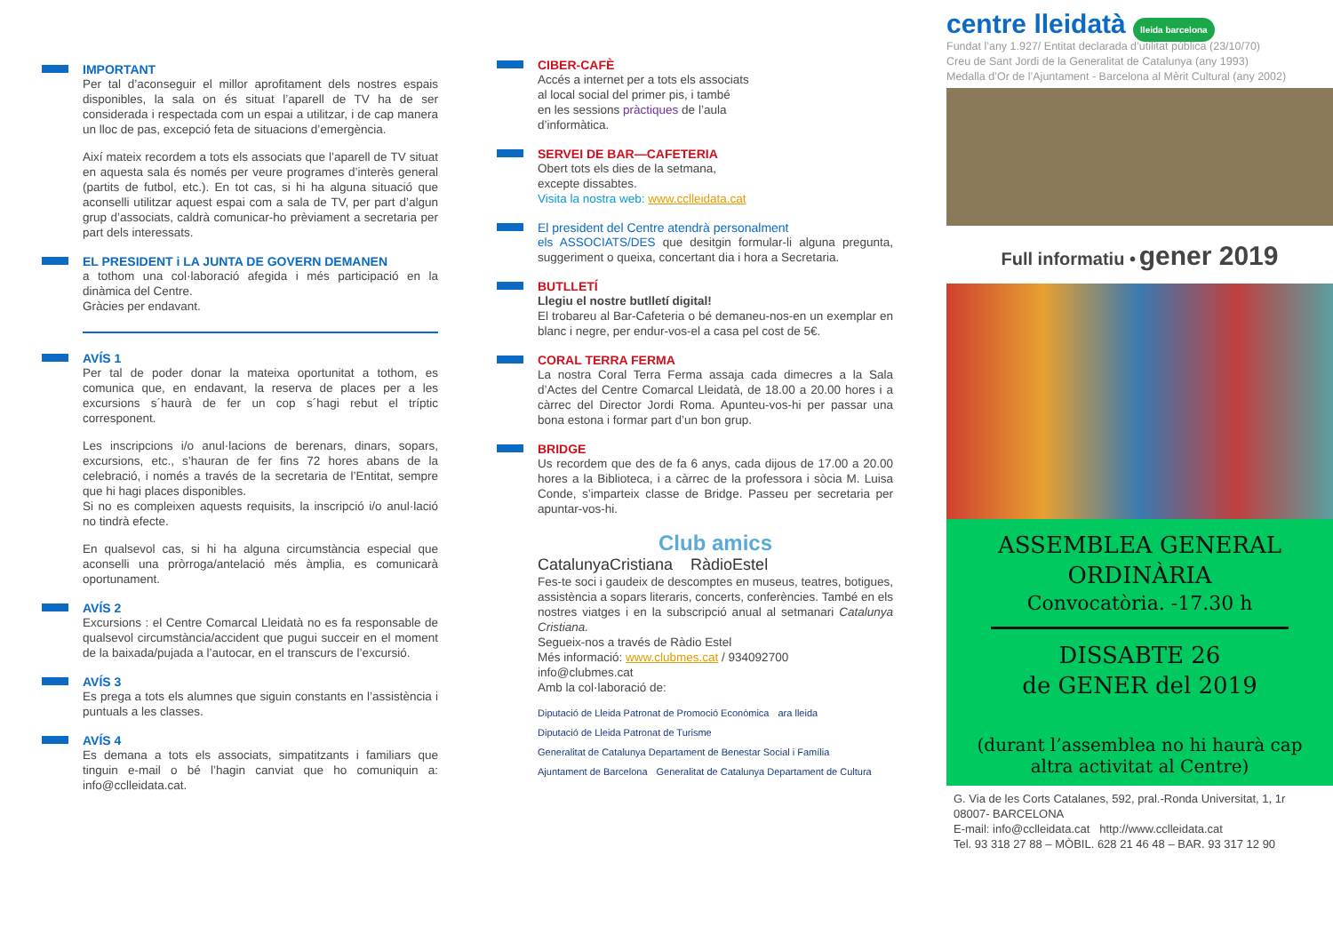IMPORTANT
Per tal d’aconseguir el millor aprofitament dels nostres espais disponibles, la sala on és situat l’aparell de TV ha de ser considerada i respectada com un espai a utilitzar, i de cap manera un lloc de pas, excepció feta de situacions d’emergència.
Així mateix recordem a tots els associats que l’aparell de TV situat en aquesta sala és només per veure programes d’interès general (partits de futbol, etc.). En tot cas, si hi ha alguna situació que aconselli utilitzar aquest espai com a sala de TV, per part d’algun grup d’associats, caldrà comunicar-ho prèviament a secretaria per part dels interessats.
EL PRESIDENT i LA JUNTA DE GOVERN DEMANEN
a tothom una col·laboració afegida i més participació en la dinàmica del Centre.
Gràcies per endavant.
AVÍS 1
Per tal de poder donar la mateixa oportunitat a tothom, es comunica que, en endavant, la reserva de places per a les excursions s´haurà de fer un cop s´hagi rebut el tríptic corresponent.
Les inscripcions i/o anul·lacions de berenars, dinars, sopars, excursions, etc., s’hauran de fer fins 72 hores abans de la celebració, i només a través de la secretaria de l’Entitat, sempre que hi hagi places disponibles.
Si no es compleixen aquests requisits, la inscripció i/o anul·lació no tindrà efecte.
En qualsevol cas, si hi ha alguna circumstància especial que aconselli una pròrroga/antelació més àmplia, es comunicarà oportunament.
AVÍS 2
Excursions : el Centre Comarcal Lleidatà no es fa responsable de qualsevol circumstància/accident que pugui succeir en el moment de la baixada/pujada a l’autocar, en el transcurs de l’excursió.
AVÍS 3
Es prega a tots els alumnes que siguin constants en l’assistència i puntuals a les classes.
AVÍS 4
Es demana a tots els associats, simpatitzants i familiars que tinguin e-mail o bé l’hagin canviat que ho comuniquin a: info@cclleidata.cat.
CIBER-CAFÈ
Accés a internet per a tots els associats
al local social del primer pis, i també
en les sessions pràctiques de l’aula
d’informàtica.
SERVEI DE BAR—CAFETERIA
Obert tots els dies de la setmana,
excepte dissabtes.
Visita la nostra web: www.cclleidata.cat
El president del Centre atendrà personalment
els ASSOCIATS/DES que desitgin formular-li alguna pregunta, suggeriment o queixa, concertant dia i hora a Secretaria.
BUTLLETÍ
Llegiu el nostre butlletí digital!
El trobareu al Bar-Cafeteria o bé demaneu-nos-en un exemplar en blanc i negre, per endur-vos-el a casa pel cost de 5€.
CORAL TERRA FERMA
La nostra Coral Terra Ferma assaja cada dimecres a la Sala d’Actes del Centre Comarcal Lleidatà, de 18.00 a 20.00 hores i a càrrec del Director Jordi Roma. Apunteu-vos-hi per passar una bona estona i formar part d’un bon grup.
BRIDGE
Us recordem que des de fa 6 anys, cada dijous de 17.00 a 20.00 hores a la Biblioteca, i a càrrec de la professora i sòcia M. Luisa Conde, s’imparteix classe de Bridge. Passeu per secretaria per apuntar-vos-hi.
Club amics
CatalunyaCristiana RàdioEstel
Fes-te soci i gaudeix de descomptes en museus, teatres, botigues, assistència a sopars literaris, concerts, conferències. També en els nostres viatges i en la subscripció anual al setmanari Catalunya Cristiana.
Segueix-nos a través de Ràdio Estel
Més informació: www.clubmes.cat / 934092700
info@clubmes.cat
Amb la col·laboració de:
Diputació de Lleida Patronat de Promoció Econòmica ara lleida Diputació de Lleida Patronat de Turisme Generalitat de Catalunya Departament de Benestar Social i Família Ajuntament de Barcelona Generalitat de Catalunya Departament de Cultura
centre lleidatà lleida barcelona
Fundat l’any 1.927/ Entitat declarada d’utilitat pública (23/10/70)
Creu de Sant Jordi de la Generalitat de Catalunya (any 1993)
Medalla d’Or de l’Ajuntament - Barcelona al Mèrit Cultural (any 2002)
Full informatiu • gener 2019
ASSEMBLEA GENERAL
ORDINÀRIA
Convocatòria. -17.30 h
DISSABTE 26
de GENER del 2019
(durant l’assemblea no hi haurà cap altra activitat al Centre)
G. Via de les Corts Catalanes, 592, pral.-Ronda Universitat, 1, 1r
08007- BARCELONA
E-mail: info@cclleidata.cat http://www.cclleidata.cat
Tel. 93 318 27 88 – MÒBIL. 628 21 46 48 – BAR. 93 317 12 90